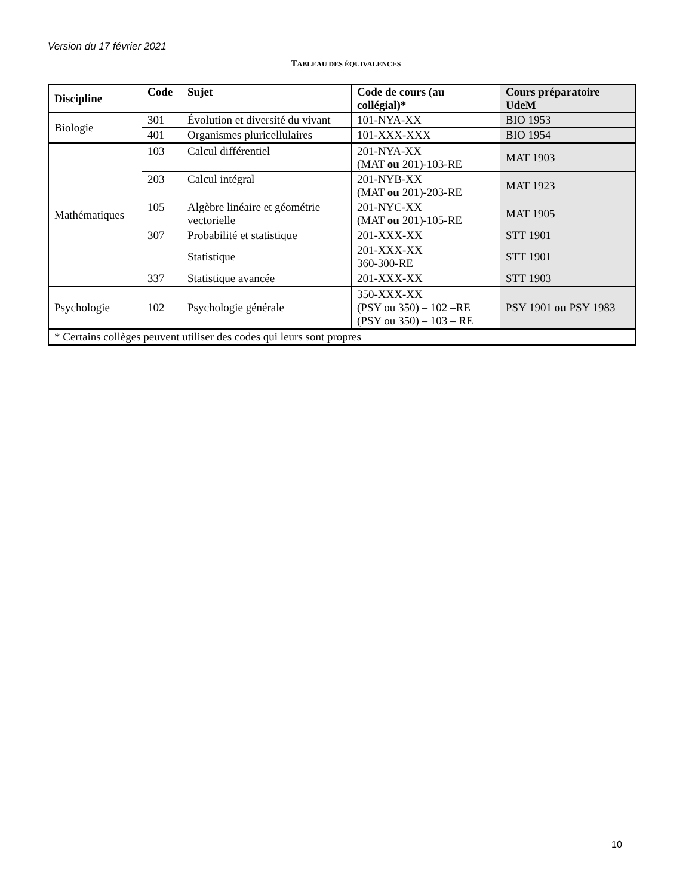Version du 17 février 2021
TABLEAU DES ÉQUIVALENCES
| Discipline | Code | Sujet | Code de cours (au collégial)* | Cours préparatoire UdeM |
| --- | --- | --- | --- | --- |
| Biologie | 301 | Évolution et diversité du vivant | 101-NYA-XX | BIO 1953 |
| | 401 | Organismes pluricellulaires | 101-XXX-XXX | BIO 1954 |
| Mathématiques | 103 | Calcul différentiel | 201-NYA-XX (MAT ou 201)-103-RE | MAT 1903 |
| | 203 | Calcul intégral | 201-NYB-XX (MAT ou 201)-203-RE | MAT 1923 |
| | 105 | Algèbre linéaire et géométrie vectorielle | 201-NYC-XX (MAT ou 201)-105-RE | MAT 1905 |
| | 307 | Probabilité et statistique | 201-XXX-XX | STT 1901 |
| | | Statistique | 201-XXX-XX 360-300-RE | STT 1901 |
| | 337 | Statistique avancée | 201-XXX-XX | STT 1903 |
| Psychologie | 102 | Psychologie générale | 350-XXX-XX (PSY ou 350) – 102 –RE (PSY ou 350) – 103 – RE | PSY 1901 ou PSY 1983 |
| * Certains collèges peuvent utiliser des codes qui leurs sont propres | | | | |
10